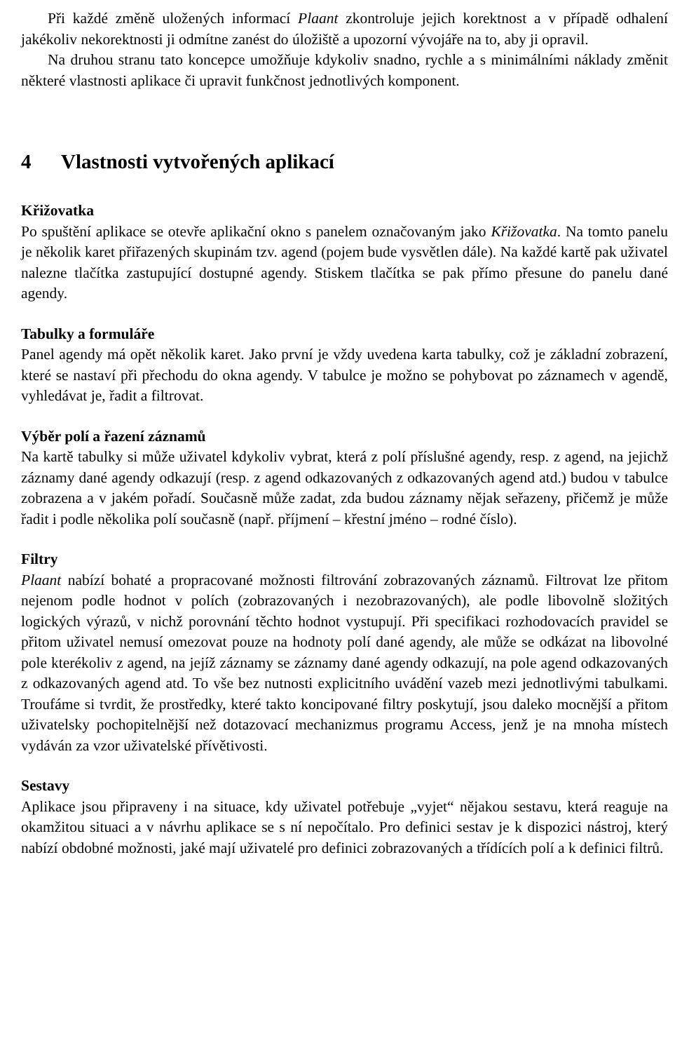Při každé změně uložených informací Plaant zkontroluje jejich korektnost a v případě odhalení jakékoliv nekorektnosti ji odmítne zanést do úložiště a upozorní vývojáře na to, aby ji opravil.
Na druhou stranu tato koncepce umožňuje kdykoliv snadno, rychle a s minimálními náklady změnit některé vlastnosti aplikace či upravit funkčnost jednotlivých komponent.
4 Vlastnosti vytvořených aplikací
Křižovatka
Po spuštění aplikace se otevře aplikační okno s panelem označovaným jako Křižovatka. Na tomto panelu je několik karet přiřazených skupinám tzv. agend (pojem bude vysvětlen dále). Na každé kartě pak uživatel nalezne tlačítka zastupující dostupné agendy. Stiskem tlačítka se pak přímo přesune do panelu dané agendy.
Tabulky a formuláře
Panel agendy má opět několik karet. Jako první je vždy uvedena karta tabulky, což je základní zobrazení, které se nastaví při přechodu do okna agendy. V tabulce je možno se pohybovat po záznamech v agendě, vyhledávat je, řadit a filtrovat.
Výběr polí a řazení záznamů
Na kartě tabulky si může uživatel kdykoliv vybrat, která z polí příslušné agendy, resp. z agend, na jejichž záznamy dané agendy odkazují (resp. z agend odkazovaných z odkazovaných agend atd.) budou v tabulce zobrazena a v jakém pořadí. Současně může zadat, zda budou záznamy nějak seřazeny, přičemž je může řadit i podle několika polí současně (např. příjmení – křestní jméno – rodné číslo).
Filtry
Plaant nabízí bohaté a propracované možnosti filtrování zobrazovaných záznamů. Filtrovat lze přitom nejenom podle hodnot v polích (zobrazovaných i nezobrazovaných), ale podle libovolně složitých logických výrazů, v nichž porovnání těchto hodnot vystupují. Při specifikaci rozhodovacích pravidel se přitom uživatel nemusí omezovat pouze na hodnoty polí dané agendy, ale může se odkázat na libovolné pole kterékoliv z agend, na jejíž záznamy se záznamy dané agendy odkazují, na pole agend odkazovaných z odkazovaných agend atd. To vše bez nutnosti explicitního uvádění vazeb mezi jednotlivými tabulkami. Troufáme si tvrdit, že prostředky, které takto koncipované filtry poskytují, jsou daleko mocnější a přitom uživatelsky pochopitelnější než dotazovací mechanizmus programu Access, jenž je na mnoha místech vydáván za vzor uživatelské přívětivosti.
Sestavy
Aplikace jsou připraveny i na situace, kdy uživatel potřebuje „vyjet“ nějakou sestavu, která reaguje na okamžitou situaci a v návrhu aplikace se s ní nepočítalo. Pro definici sestav je k dispozici nástroj, který nabízí obdobné možnosti, jaké mají uživatelé pro definici zobrazovaných a třídících polí a k definici filtrů.